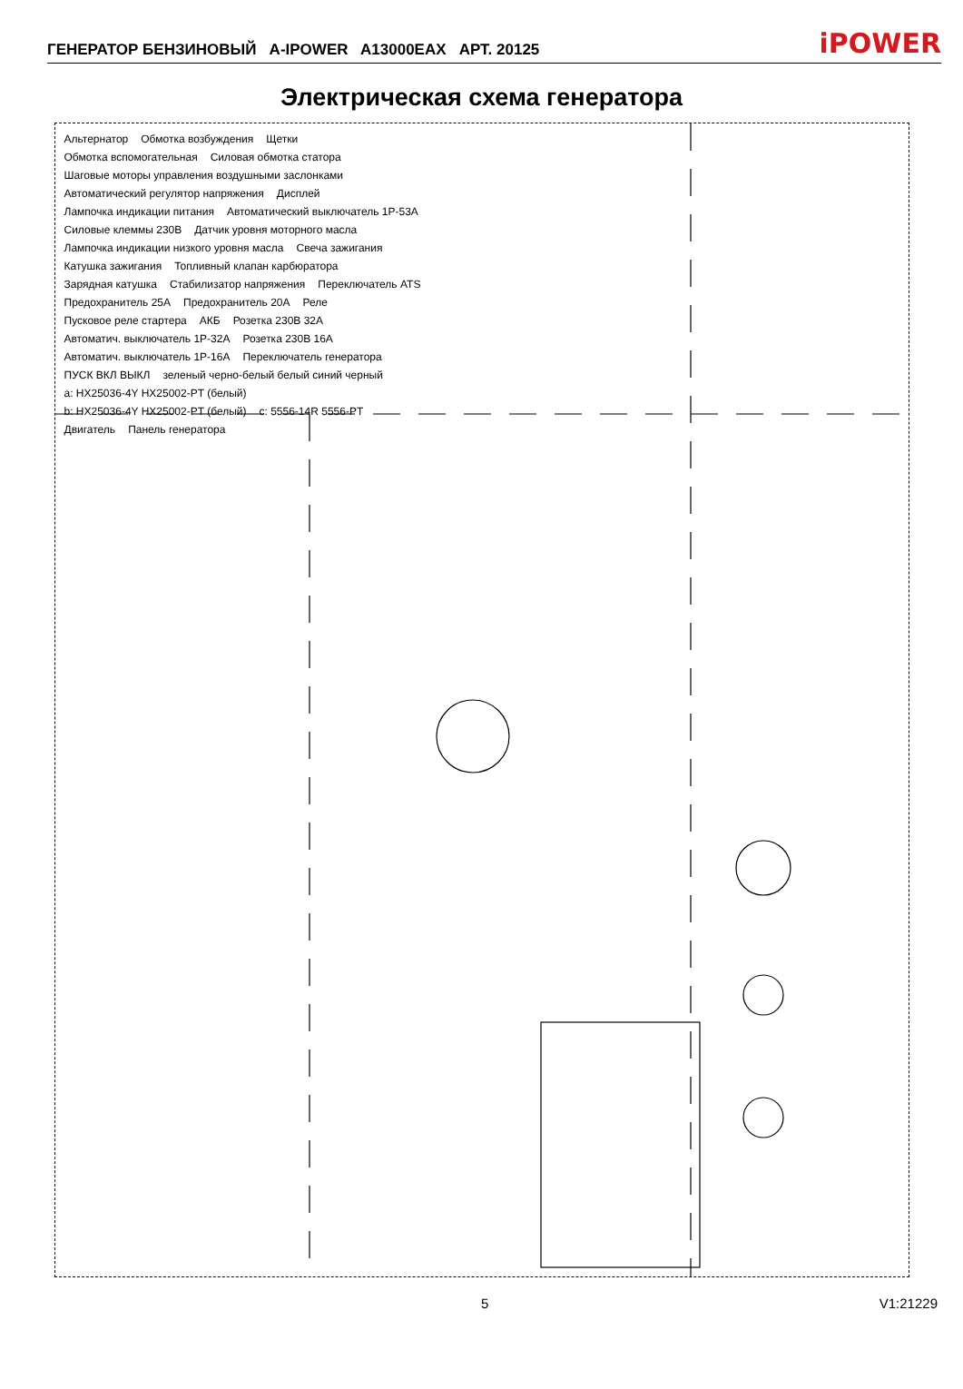ГЕНЕРАТОР БЕНЗИНОВЫЙ A-IPOWER A13000EAX АРТ. 20125 iPOWER
Электрическая схема генератора
Альтернатор Обмотка возбуждения Щетки Обмотка вспомогательная Силовая обмотка статора Шаговые моторы управления воздушными заслонками Автоматический регулятор напряжения Дисплей Лампочка индикации питания Автоматический выключатель 1P-53A Силовые клеммы 230В Датчик уровня моторного масла Лампочка индикации низкого уровня масла Свеча зажигания Катушка зажигания Топливный клапан карбюратора Зарядная катушка Стабилизатор напряжения Переключатель ATS Предохранитель 25А Предохранитель 20А Реле Пусковое реле стартера АКБ Розетка 230В 32А Автоматич. выключатель 1P-32A Розетка 230В 16А Автоматич. выключатель 1P-16A Переключатель генератора ПУСК ВКЛ ВЫКЛ зеленый черно-белый белый синий черный a: HX25036-4Y HX25002-PT (белый) b: HX25036-4Y HX25002-PT (белый) c: 5556-14R 5556-PT Двигатель Панель генератора
5 V1:21229